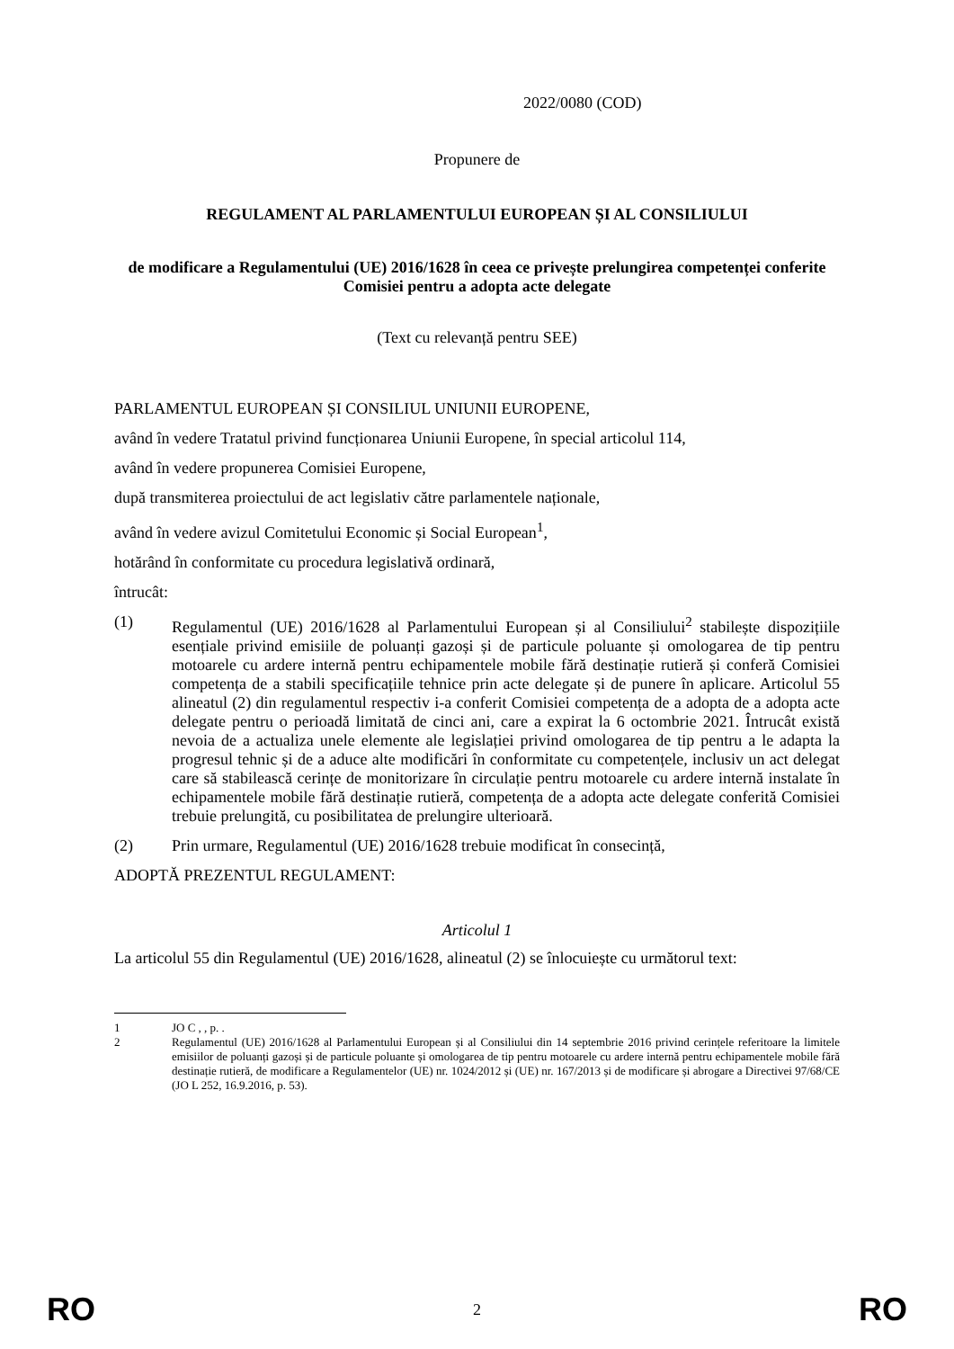2022/0080 (COD)
Propunere de
REGULAMENT AL PARLAMENTULUI EUROPEAN ȘI AL CONSILIULUI
de modificare a Regulamentului (UE) 2016/1628 în ceea ce privește prelungirea competenței conferite Comisiei pentru a adopta acte delegate
(Text cu relevanță pentru SEE)
PARLAMENTUL EUROPEAN ȘI CONSILIUL UNIUNII EUROPENE,
având în vedere Tratatul privind funcționarea Uniunii Europene, în special articolul 114,
având în vedere propunerea Comisiei Europene,
după transmiterea proiectului de act legislativ către parlamentele naționale,
având în vedere avizul Comitetului Economic și Social European<sup>1</sup>,
hotărând în conformitate cu procedura legislativă ordinară,
întrucât:
(1) Regulamentul (UE) 2016/1628 al Parlamentului European și al Consiliului<sup>2</sup> stabilește dispozițiile esențiale privind emisiile de poluanți gazoși și de particule poluante și omologarea de tip pentru motoarele cu ardere internă pentru echipamentele mobile fără destinație rutieră și conferă Comisiei competența de a stabili specificațiile tehnice prin acte delegate și de punere în aplicare. Articolul 55 alineatul (2) din regulamentul respectiv i-a conferit Comisiei competența de a adopta de a adopta acte delegate pentru o perioadă limitată de cinci ani, care a expirat la 6 octombrie 2021. Întrucât există nevoia de a actualiza unele elemente ale legislației privind omologarea de tip pentru a le adapta la progresul tehnic și de a aduce alte modificări în conformitate cu competențele, inclusiv un act delegat care să stabilească cerințe de monitorizare în circulație pentru motoarele cu ardere internă instalate în echipamentele mobile fără destinație rutieră, competența de a adopta acte delegate conferită Comisiei trebuie prelungită, cu posibilitatea de prelungire ulterioară.
(2) Prin urmare, Regulamentul (UE) 2016/1628 trebuie modificat în consecință,
ADOPTĂ PREZENTUL REGULAMENT:
Articolul 1
La articolul 55 din Regulamentul (UE) 2016/1628, alineatul (2) se înlocuiește cu următorul text:
1 JO C , , p. .
2 Regulamentul (UE) 2016/1628 al Parlamentului European și al Consiliului din 14 septembrie 2016 privind cerințele referitoare la limitele emisiilor de poluanți gazoși și de particule poluante și omologarea de tip pentru motoarele cu ardere internă pentru echipamentele mobile fără destinație rutieră, de modificare a Regulamentelor (UE) nr. 1024/2012 și (UE) nr. 167/2013 și de modificare și abrogare a Directivei 97/68/CE (JO L 252, 16.9.2016, p. 53).
RO 2 RO